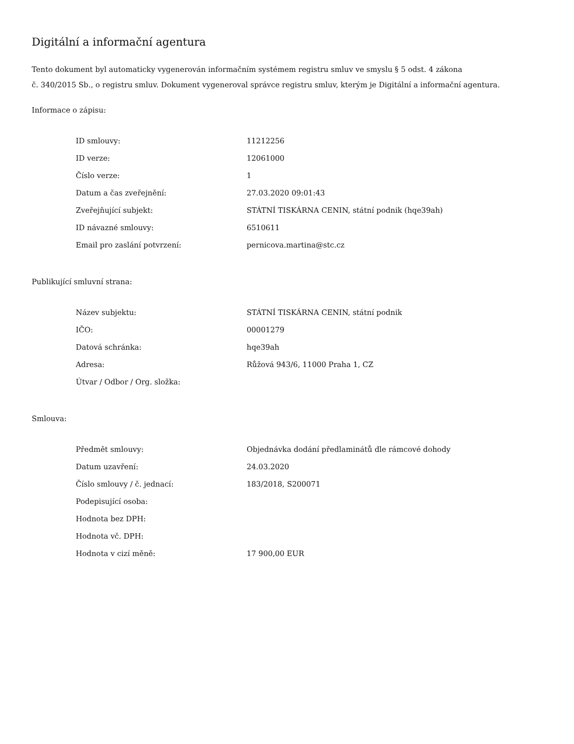Digitální a informační agentura
Tento dokument byl automaticky vygenerován informačním systémem registru smluv ve smyslu § 5 odst. 4 zákona
č. 340/2015 Sb., o registru smluv. Dokument vygeneroval správce registru smluv, kterým je Digitální a informační agentura.
Informace o zápisu:
| ID smlouvy: | 11212256 |
| ID verze: | 12061000 |
| Číslo verze: | 1 |
| Datum a čas zveřejnění: | 27.03.2020 09:01:43 |
| Zveřejňující subjekt: | STÁTNÍ TISKÁRNA CENIN, státní podnik (hqe39ah) |
| ID návazné smlouvy: | 6510611 |
| Email pro zaslání potvrzení: | pernicova.martina@stc.cz |
Publikující smluvní strana:
| Název subjektu: | STÁTNÍ TISKÁRNA CENIN, státní podnik |
| IČO: | 00001279 |
| Datová schránka: | hqe39ah |
| Adresa: | Růžová 943/6, 11000 Praha 1, CZ |
| Útvar / Odbor / Org. složka: | |
Smlouva:
| Předmět smlouvy: | Objednávka dodání předlaminátů dle rámcové dohody |
| Datum uzavření: | 24.03.2020 |
| Číslo smlouvy / č. jednací: | 183/2018, S200071 |
| Podepisující osoba: | |
| Hodnota bez DPH: | |
| Hodnota vč. DPH: | |
| Hodnota v cizí měně: | 17 900,00 EUR |